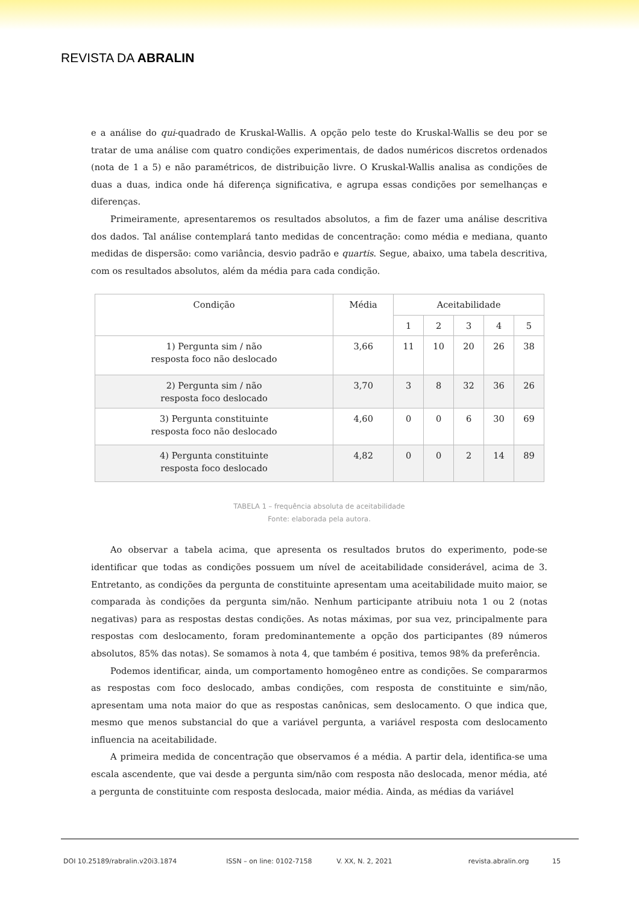REVISTA DA ABRALIN
e a análise do qui-quadrado de Kruskal-Wallis. A opção pelo teste do Kruskal-Wallis se deu por se tratar de uma análise com quatro condições experimentais, de dados numéricos discretos ordenados (nota de 1 a 5) e não paramétricos, de distribuição livre. O Kruskal-Wallis analisa as condições de duas a duas, indica onde há diferença significativa, e agrupa essas condições por semelhanças e diferenças.
Primeiramente, apresentaremos os resultados absolutos, a fim de fazer uma análise descritiva dos dados. Tal análise contemplará tanto medidas de concentração: como média e mediana, quanto medidas de dispersão: como variância, desvio padrão e quartis. Segue, abaixo, uma tabela descritiva, com os resultados absolutos, além da média para cada condição.
| Condição | Média | Aceitabilidade | | | | |
| --- | --- | --- | --- | --- | --- | --- |
| | | 1 | 2 | 3 | 4 | 5 |
| 1) Pergunta sim / não resposta foco não deslocado | 3,66 | 11 | 10 | 20 | 26 | 38 |
| 2) Pergunta sim / não resposta foco deslocado | 3,70 | 3 | 8 | 32 | 36 | 26 |
| 3) Pergunta constituinte resposta foco não deslocado | 4,60 | 0 | 0 | 6 | 30 | 69 |
| 4) Pergunta constituinte resposta foco deslocado | 4,82 | 0 | 0 | 2 | 14 | 89 |
TABELA 1 – frequência absoluta de aceitabilidade
Fonte: elaborada pela autora.
Ao observar a tabela acima, que apresenta os resultados brutos do experimento, pode-se identificar que todas as condições possuem um nível de aceitabilidade considerável, acima de 3. Entretanto, as condições da pergunta de constituinte apresentam uma aceitabilidade muito maior, se comparada às condições da pergunta sim/não. Nenhum participante atribuiu nota 1 ou 2 (notas negativas) para as respostas destas condições. As notas máximas, por sua vez, principalmente para respostas com deslocamento, foram predominantemente a opção dos participantes (89 números absolutos, 85% das notas). Se somamos à nota 4, que também é positiva, temos 98% da preferência.
Podemos identificar, ainda, um comportamento homogêneo entre as condições. Se compararmos as respostas com foco deslocado, ambas condições, com resposta de constituinte e sim/não, apresentam uma nota maior do que as respostas canônicas, sem deslocamento. O que indica que, mesmo que menos substancial do que a variável pergunta, a variável resposta com deslocamento influencia na aceitabilidade.
A primeira medida de concentração que observamos é a média. A partir dela, identifica-se uma escala ascendente, que vai desde a pergunta sim/não com resposta não deslocada, menor média, até a pergunta de constituinte com resposta deslocada, maior média. Ainda, as médias da variável
DOI 10.25189/rabralin.v20i3.1874 ISSN – on line: 0102-7158 V. XX, N. 2, 2021 revista.abralin.org 15